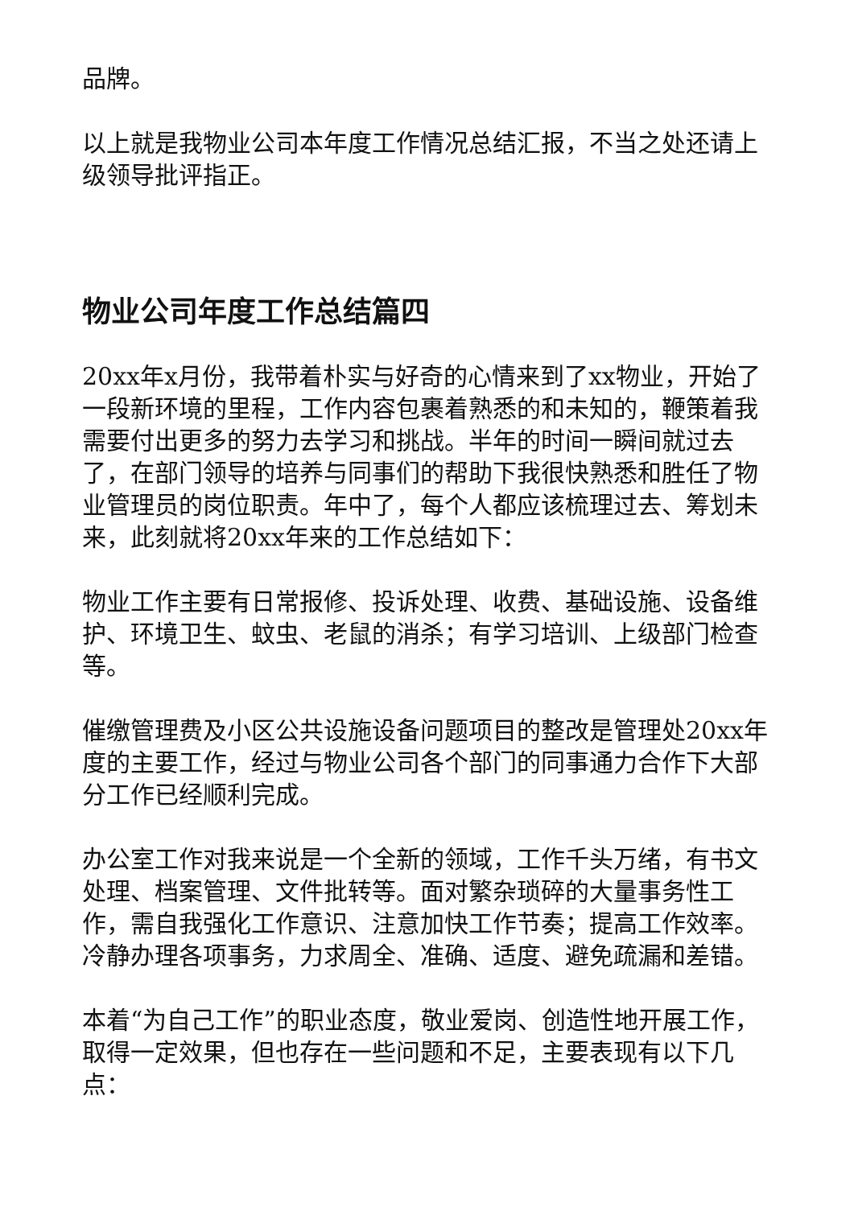品牌。
以上就是我物业公司本年度工作情况总结汇报，不当之处还请上级领导批评指正。
物业公司年度工作总结篇四
20xx年x月份，我带着朴实与好奇的心情来到了xx物业，开始了一段新环境的里程，工作内容包裹着熟悉的和未知的，鞭策着我需要付出更多的努力去学习和挑战。半年的时间一瞬间就过去了，在部门领导的培养与同事们的帮助下我很快熟悉和胜任了物业管理员的岗位职责。年中了，每个人都应该梳理过去、筹划未来，此刻就将20xx年来的工作总结如下：
物业工作主要有日常报修、投诉处理、收费、基础设施、设备维护、环境卫生、蚊虫、老鼠的消杀；有学习培训、上级部门检查等。
催缴管理费及小区公共设施设备问题项目的整改是管理处20xx年度的主要工作，经过与物业公司各个部门的同事通力合作下大部分工作已经顺利完成。
办公室工作对我来说是一个全新的领域，工作千头万绪，有书文处理、档案管理、文件批转等。面对繁杂琐碎的大量事务性工作，需自我强化工作意识、注意加快工作节奏；提高工作效率。冷静办理各项事务，力求周全、准确、适度、避免疏漏和差错。
本着“为自己工作”的职业态度，敬业爱岗、创造性地开展工作，取得一定效果，但也存在一些问题和不足，主要表现有以下几点：